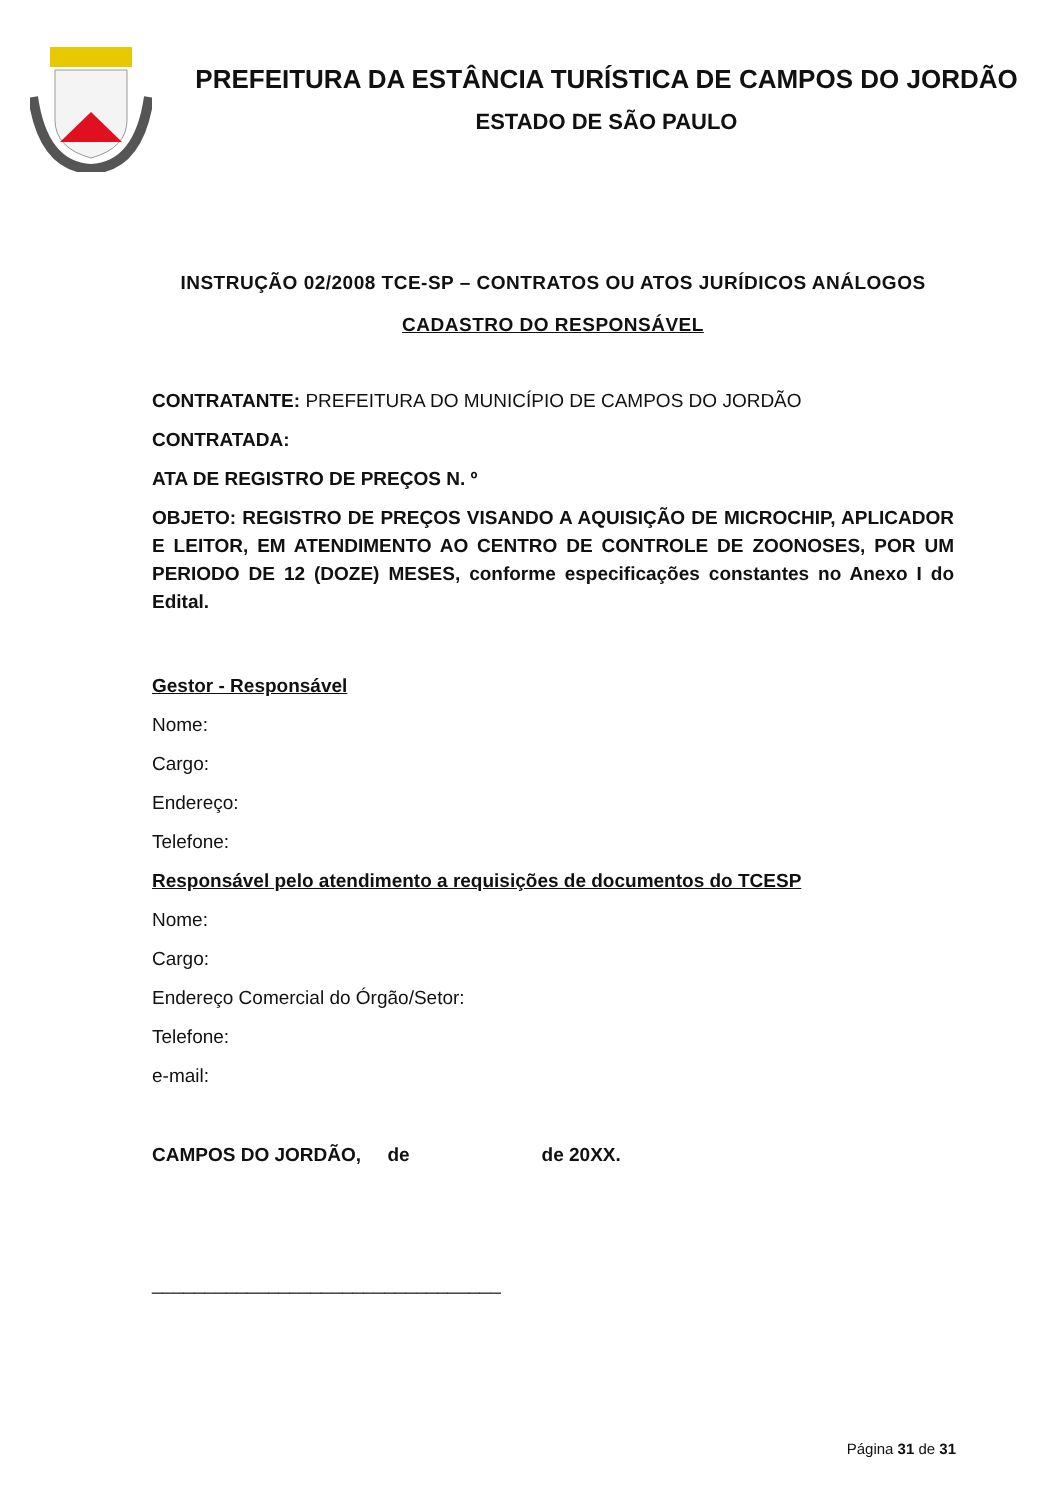PREFEITURA DA ESTÂNCIA TURÍSTICA DE CAMPOS DO JORDÃO
ESTADO DE SÃO PAULO
INSTRUÇÃO 02/2008 TCE-SP – CONTRATOS OU ATOS JURÍDICOS ANÁLOGOS
CADASTRO DO RESPONSÁVEL
CONTRATANTE: PREFEITURA DO MUNICÍPIO DE CAMPOS DO JORDÃO
CONTRATADA:
ATA DE REGISTRO DE PREÇOS N. º
OBJETO: REGISTRO DE PREÇOS VISANDO A AQUISIÇÃO DE MICROCHIP, APLICADOR E LEITOR, EM ATENDIMENTO AO CENTRO DE CONTROLE DE ZOONOSES, POR UM PERIODO DE 12 (DOZE) MESES, conforme especificações constantes no Anexo I do Edital.
Gestor - Responsável
Nome:
Cargo:
Endereço:
Telefone:
Responsável pelo atendimento a requisições de documentos do TCESP
Nome:
Cargo:
Endereço Comercial do Órgão/Setor:
Telefone:
e-mail:
CAMPOS DO JORDÃO, de de 20XX.
_________________________________
Página 31 de 31